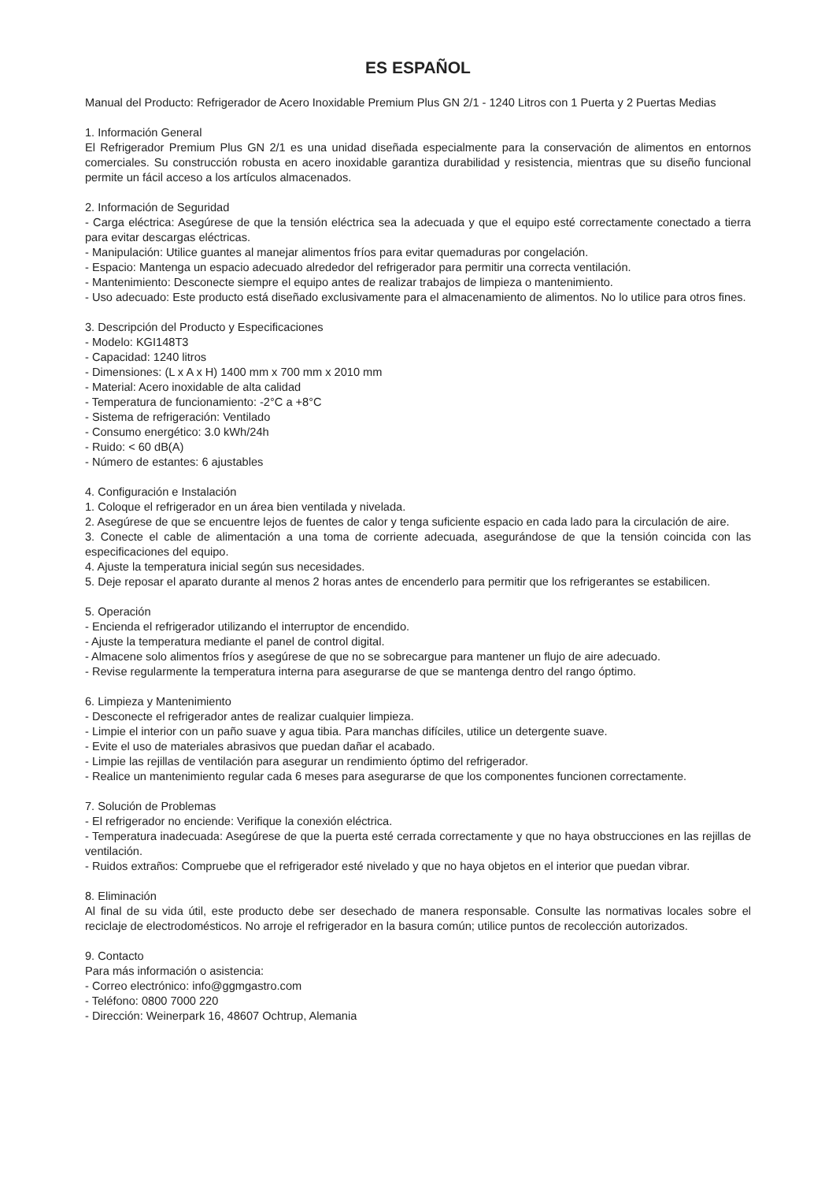ES ESPAÑOL
Manual del Producto: Refrigerador de Acero Inoxidable Premium Plus GN 2/1 - 1240 Litros con 1 Puerta y 2 Puertas Medias
1. Información General
El Refrigerador Premium Plus GN 2/1 es una unidad diseñada especialmente para la conservación de alimentos en entornos comerciales. Su construcción robusta en acero inoxidable garantiza durabilidad y resistencia, mientras que su diseño funcional permite un fácil acceso a los artículos almacenados.
2. Información de Seguridad
- Carga eléctrica: Asegúrese de que la tensión eléctrica sea la adecuada y que el equipo esté correctamente conectado a tierra para evitar descargas eléctricas.
- Manipulación: Utilice guantes al manejar alimentos fríos para evitar quemaduras por congelación.
- Espacio: Mantenga un espacio adecuado alrededor del refrigerador para permitir una correcta ventilación.
- Mantenimiento: Desconecte siempre el equipo antes de realizar trabajos de limpieza o mantenimiento.
- Uso adecuado: Este producto está diseñado exclusivamente para el almacenamiento de alimentos. No lo utilice para otros fines.
3. Descripción del Producto y Especificaciones
- Modelo: KGI148T3
- Capacidad: 1240 litros
- Dimensiones: (L x A x H) 1400 mm x 700 mm x 2010 mm
- Material: Acero inoxidable de alta calidad
- Temperatura de funcionamiento: -2°C a +8°C
- Sistema de refrigeración: Ventilado
- Consumo energético: 3.0 kWh/24h
- Ruido: < 60 dB(A)
- Número de estantes: 6 ajustables
4. Configuración e Instalación
1. Coloque el refrigerador en un área bien ventilada y nivelada.
2. Asegúrese de que se encuentre lejos de fuentes de calor y tenga suficiente espacio en cada lado para la circulación de aire.
3. Conecte el cable de alimentación a una toma de corriente adecuada, asegurándose de que la tensión coincida con las especificaciones del equipo.
4. Ajuste la temperatura inicial según sus necesidades.
5. Deje reposar el aparato durante al menos 2 horas antes de encenderlo para permitir que los refrigerantes se estabilicen.
5. Operación
- Encienda el refrigerador utilizando el interruptor de encendido.
- Ajuste la temperatura mediante el panel de control digital.
- Almacene solo alimentos fríos y asegúrese de que no se sobrecargue para mantener un flujo de aire adecuado.
- Revise regularmente la temperatura interna para asegurarse de que se mantenga dentro del rango óptimo.
6. Limpieza y Mantenimiento
- Desconecte el refrigerador antes de realizar cualquier limpieza.
- Limpie el interior con un paño suave y agua tibia. Para manchas difíciles, utilice un detergente suave.
- Evite el uso de materiales abrasivos que puedan dañar el acabado.
- Limpie las rejillas de ventilación para asegurar un rendimiento óptimo del refrigerador.
- Realice un mantenimiento regular cada 6 meses para asegurarse de que los componentes funcionen correctamente.
7. Solución de Problemas
- El refrigerador no enciende: Verifique la conexión eléctrica.
- Temperatura inadecuada: Asegúrese de que la puerta esté cerrada correctamente y que no haya obstrucciones en las rejillas de ventilación.
- Ruidos extraños: Compruebe que el refrigerador esté nivelado y que no haya objetos en el interior que puedan vibrar.
8. Eliminación
Al final de su vida útil, este producto debe ser desechado de manera responsable. Consulte las normativas locales sobre el reciclaje de electrodomésticos. No arroje el refrigerador en la basura común; utilice puntos de recolección autorizados.
9. Contacto
Para más información o asistencia:
- Correo electrónico: info@ggmgastro.com
- Teléfono: 0800 7000 220
- Dirección: Weinerpark 16, 48607 Ochtrup, Alemania